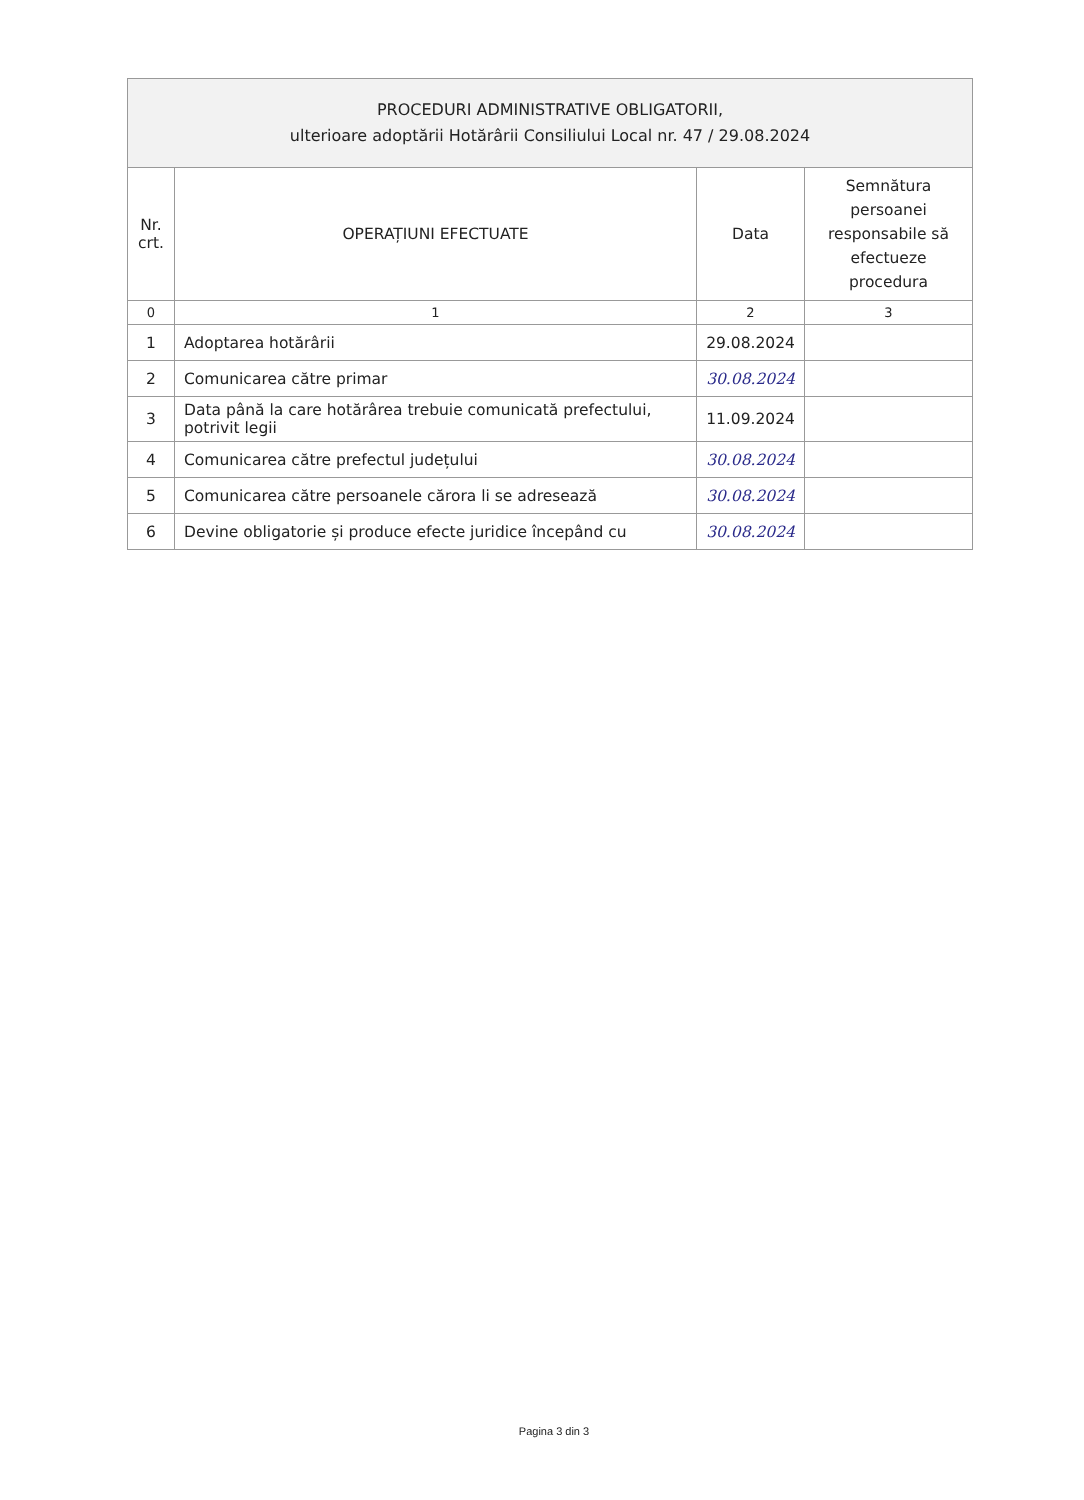| PROCEDURI ADMINISTRATIVE OBLIGATORII, ulterioare adoptării Hotărârii Consiliului Local nr. 47 / 29.08.2024 | | | |
| --- | --- | --- | --- |
| Nr. crt. | OPERAȚIUNI EFECTUATE | Data | Semnătura persoanei responsabile să efectueze procedura |
| 0 | 1 | 2 | 3 |
| 1 | Adoptarea hotărârii | 29.08.2024 | |
| 2 | Comunicarea către primar | 30.08.2024 | |
| 3 | Data până la care hotărârea trebuie comunicată prefectului, potrivit legii | 11.09.2024 | |
| 4 | Comunicarea către prefectul județului | 30.08.2024 | |
| 5 | Comunicarea către persoanele cărora li se adresează | 30.08.2024 | |
| 6 | Devine obligatorie și produce efecte juridice începând cu | 30.08.2024 | |
Pagina 3 din 3